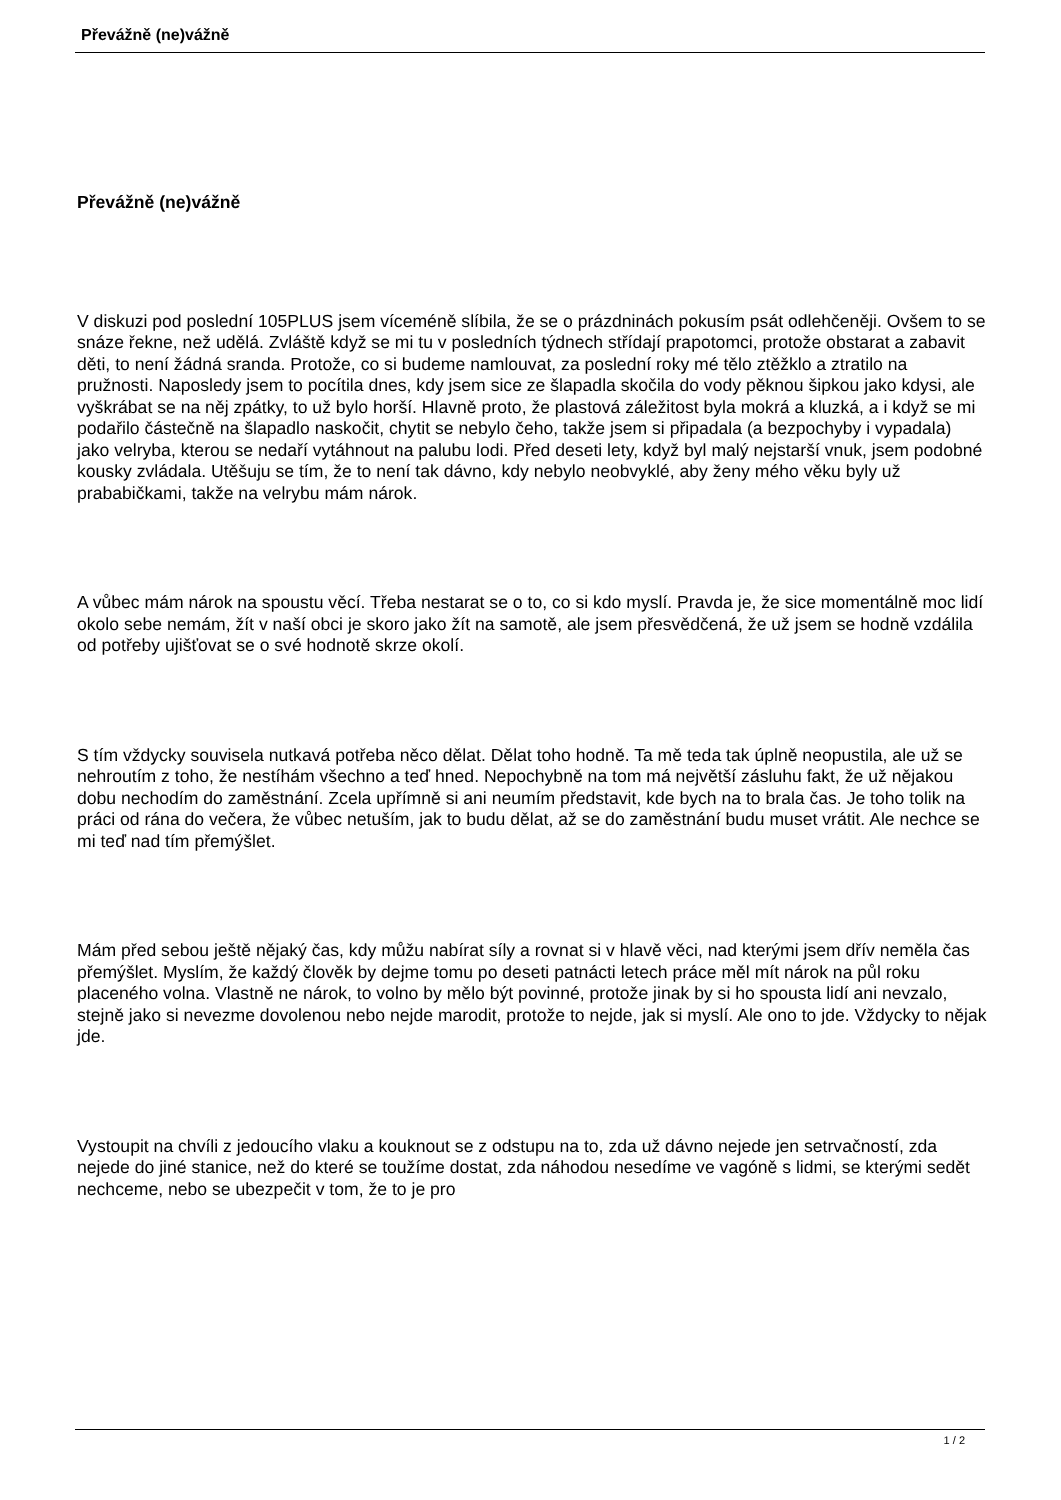Převážně (ne)vážně
Převážně (ne)vážně
V diskuzi pod poslední 105PLUS jsem víceméně slíbila, že se o prázdninách pokusím psát odlehčeněji. Ovšem to se snáze řekne, než udělá. Zvláště když se mi tu v posledních týdnech střídají prapotomci, protože obstarat a zabavit děti, to není žádná sranda. Protože, co si budeme namlouvat, za poslední roky mé tělo ztěžklo a ztratilo na pružnosti. Naposledy jsem to pocítila dnes, kdy jsem sice ze šlapadla skočila do vody pěknou šipkou jako kdysi, ale vyškrábat se na něj zpátky, to už bylo horší. Hlavně proto, že plastová záležitost byla mokrá a kluzká, a i když se mi podařilo částečně na šlapadlo naskočit, chytit se nebylo čeho, takže jsem si připadala (a bezpochyby i vypadala) jako velryba, kterou se nedaří vytáhnout na palubu lodi. Před deseti lety, když byl malý nejstarší vnuk, jsem podobné kousky zvládala. Utěšuju se tím, že to není tak dávno, kdy nebylo neobvyklé, aby ženy mého věku byly už prababičkami, takže na velrybu mám nárok.
A vůbec mám nárok na spoustu věcí. Třeba nestarat se o to, co si kdo myslí. Pravda je, že sice momentálně moc lidí okolo sebe nemám, žít v naší obci je skoro jako žít na samotě, ale jsem přesvědčená, že už jsem se hodně vzdálila od potřeby ujišťovat se o své hodnotě skrze okolí.
S tím vždycky souvisela nutkavá potřeba něco dělat. Dělat toho hodně. Ta mě teda tak úplně neopustila, ale už se nehroutím z toho, že nestíhám všechno a teď hned. Nepochybně na tom má největší zásluhu fakt, že už nějakou dobu nechodím do zaměstnání. Zcela upřímně si ani neumím představit, kde bych na to brala čas. Je toho tolik na práci od rána do večera, že vůbec netuším, jak to budu dělat, až se do zaměstnání budu muset vrátit. Ale nechce se mi teď nad tím přemýšlet.
Mám před sebou ještě nějaký čas, kdy můžu nabírat síly a rovnat si v hlavě věci, nad kterými jsem dřív neměla čas přemýšlet. Myslím, že každý člověk by dejme tomu po deseti patnácti letech práce měl mít nárok na půl roku placeného volna. Vlastně ne nárok, to volno by mělo být povinné, protože jinak by si ho spousta lidí ani nevzalo, stejně jako si nevezme dovolenou nebo nejde marodit, protože to nejde, jak si myslí. Ale ono to jde. Vždycky to nějak jde.
Vystoupit na chvíli z jedoucího vlaku a kouknout se z odstupu na to, zda už dávno nejede jen setrvačností, zda nejede do jiné stanice, než do které se toužíme dostat, zda náhodou nesedíme ve vagóně s lidmi, se kterými sedět nechceme, nebo se ubezpečit v tom, že to je pro
1 / 2